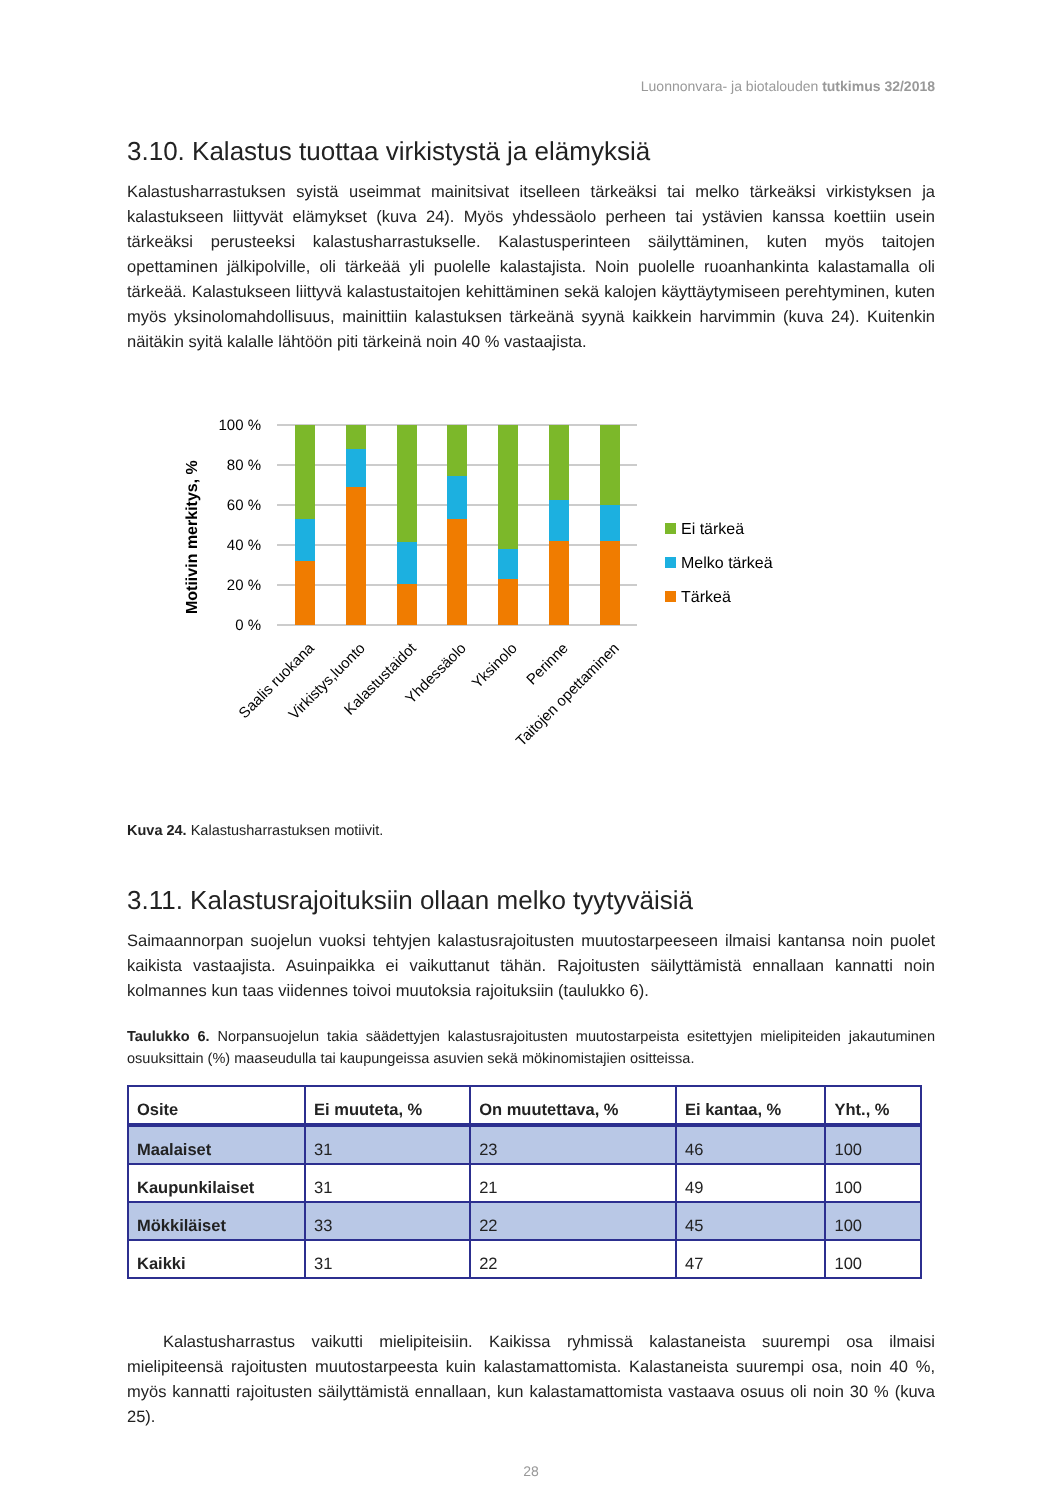Luonnonvara- ja biotalouden tutkimus 32/2018
3.10. Kalastus tuottaa virkistystä ja elämyksiä
Kalastusharrastuksen syistä useimmat mainitsivat itselleen tärkeäksi tai melko tärkeäksi virkistyksen ja kalastukseen liittyvät elämykset (kuva 24). Myös yhdessäolo perheen tai ystävien kanssa koettiin usein tärkeäksi perusteeksi kalastusharrastukselle. Kalastusperinteen säilyttäminen, kuten myös taitojen opettaminen jälkipolville, oli tärkeää yli puolelle kalastajista. Noin puolelle ruoanhankinta kalastamalla oli tärkeää. Kalastukseen liittyvä kalastustaitojen kehittäminen sekä kalojen käyttäytymiseen perehtyminen, kuten myös yksinolomahdollisuus, mainittiin kalastuksen tärkeänä syynä kaikkein harvimmin (kuva 24). Kuitenkin näitäkin syitä kalalle lähtöön piti tärkeinä noin 40 % vastaajista.
Motiivin merkitys, %
100 %
80 %
60 %
40 %
20 %
0 %
Saalis ruokana
Virkistys,luonto
Kalastustaidot
Yhdessäolo
Yksinolo
Perinne
Taitojen opettaminen
Ei tärkeä
Melko tärkeä
Tärkeä
Kuva 24. Kalastusharrastuksen motiivit.
3.11. Kalastusrajoituksiin ollaan melko tyytyväisiä
Saimaannorpan suojelun vuoksi tehtyjen kalastusrajoitusten muutostarpeeseen ilmaisi kantansa noin puolet kaikista vastaajista. Asuinpaikka ei vaikuttanut tähän. Rajoitusten säilyttämistä ennallaan kannatti noin kolmannes kun taas viidennes toivoi muutoksia rajoituksiin (taulukko 6).
Taulukko 6. Norpansuojelun takia säädettyjen kalastusrajoitusten muutostarpeista esitettyjen mielipiteiden jakautuminen osuuksittain (%) maaseudulla tai kaupungeissa asuvien sekä mökinomistajien ositteissa.
| Osite | Ei muuteta, % | On muutettava, % | Ei kantaa, % | Yht., % |
| --- | --- | --- | --- | --- |
| Maalaiset | 31 | 23 | 46 | 100 |
| Kaupunkilaiset | 31 | 21 | 49 | 100 |
| Mökkiläiset | 33 | 22 | 45 | 100 |
| Kaikki | 31 | 22 | 47 | 100 |
Kalastusharrastus vaikutti mielipiteisiin. Kaikissa ryhmissä kalastaneista suurempi osa ilmaisi mielipiteensä rajoitusten muutostarpeesta kuin kalastamattomista. Kalastaneista suurempi osa, noin 40 %, myös kannatti rajoitusten säilyttämistä ennallaan, kun kalastamattomista vastaava osuus oli noin 30 % (kuva 25).
28